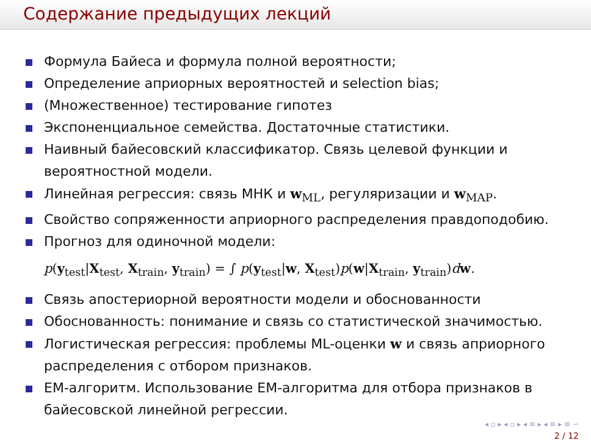Содержание предыдущих лекций
Формула Байеса и формула полной вероятности;
Определение априорных вероятностей и selection bias;
(Множественное) тестирование гипотез
Экспоненциальное семейства. Достаточные статистики.
Наивный байесовский классификатор. Связь целевой функции и вероятностной модели.
Линейная регрессия: связь МНК и w<sub>ML</sub>, регуляризации и w<sub>MAP</sub>.
Свойство сопряженности априорного распределения правдоподобию.
Прогноз для одиночной модели:
p(y<sub>test</sub>|X<sub>test</sub>, X<sub>train</sub>, y<sub>train</sub>) = ∫ p(y<sub>test</sub>|w, X<sub>test</sub>)p(w|X<sub>train</sub>, y<sub>train</sub>)dw.
Связь апостериорной вероятности модели и обоснованности
Обоснованность: понимание и связь со статистической значимостью.
Логистическая регрессия: проблемы ML-оценки w и связь априорного распределения с отбором признаков.
EM-алгоритм. Использование EM-алгоритма для отбора признаков в байесовской линейной регрессии.
◂ ▫ ▸ ◂ ▫ ▸ ◂ ≡ ▸ ◂ ≡ ▸ ≡ ∽
2 / 12